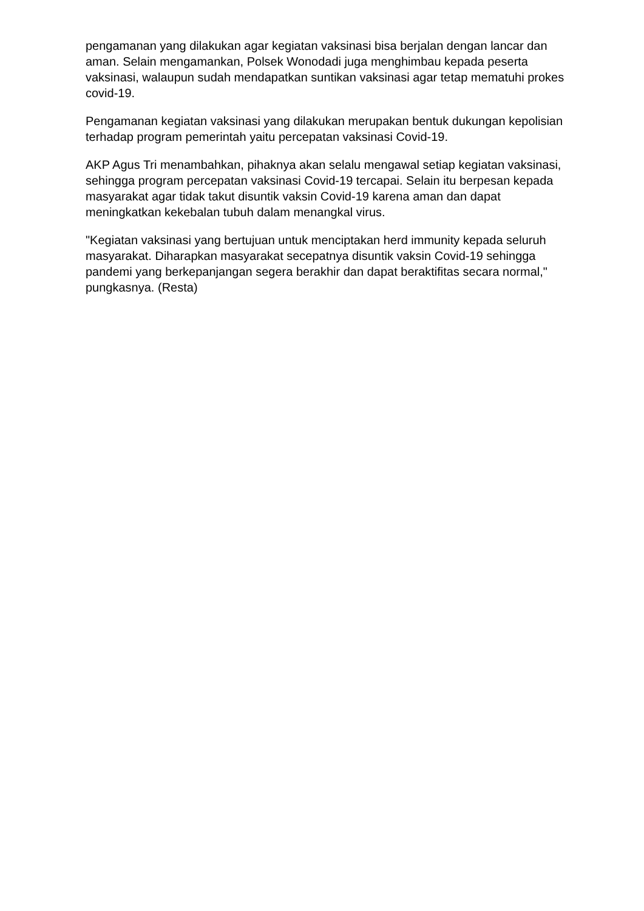pengamanan yang dilakukan agar kegiatan vaksinasi bisa berjalan dengan lancar dan aman. Selain mengamankan, Polsek Wonodadi juga menghimbau kepada peserta vaksinasi, walaupun sudah mendapatkan suntikan vaksinasi agar tetap mematuhi prokes covid-19.
Pengamanan kegiatan vaksinasi yang dilakukan merupakan bentuk dukungan kepolisian terhadap program pemerintah yaitu percepatan vaksinasi Covid-19.
AKP Agus Tri menambahkan, pihaknya akan selalu mengawal setiap kegiatan vaksinasi, sehingga program percepatan vaksinasi Covid-19 tercapai. Selain itu berpesan kepada masyarakat agar tidak takut disuntik vaksin Covid-19 karena aman dan dapat meningkatkan kekebalan tubuh dalam menangkal virus.
"Kegiatan vaksinasi yang bertujuan untuk menciptakan herd immunity kepada seluruh masyarakat. Diharapkan masyarakat secepatnya disuntik vaksin Covid-19 sehingga pandemi yang berkepanjangan segera berakhir dan dapat beraktifitas secara normal," pungkasnya. (Resta)